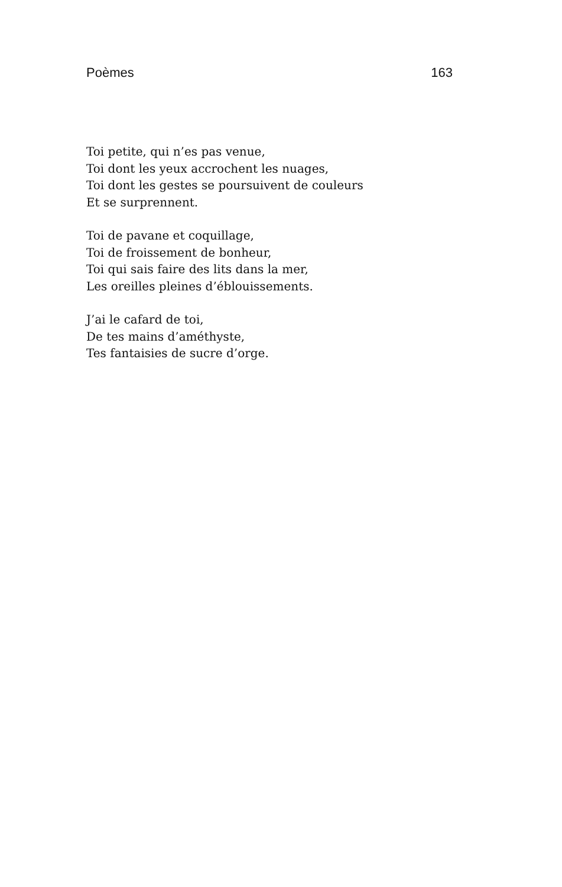Poèmes 163
Toi petite, qui n’es pas venue,
Toi dont les yeux accrochent les nuages,
Toi dont les gestes se poursuivent de couleurs
Et se surprennent.
Toi de pavane et coquillage,
Toi de froissement de bonheur,
Toi qui sais faire des lits dans la mer,
Les oreilles pleines d’éblouissements.
J’ai le cafard de toi,
De tes mains d’améthyste,
Tes fantaisies de sucre d’orge.